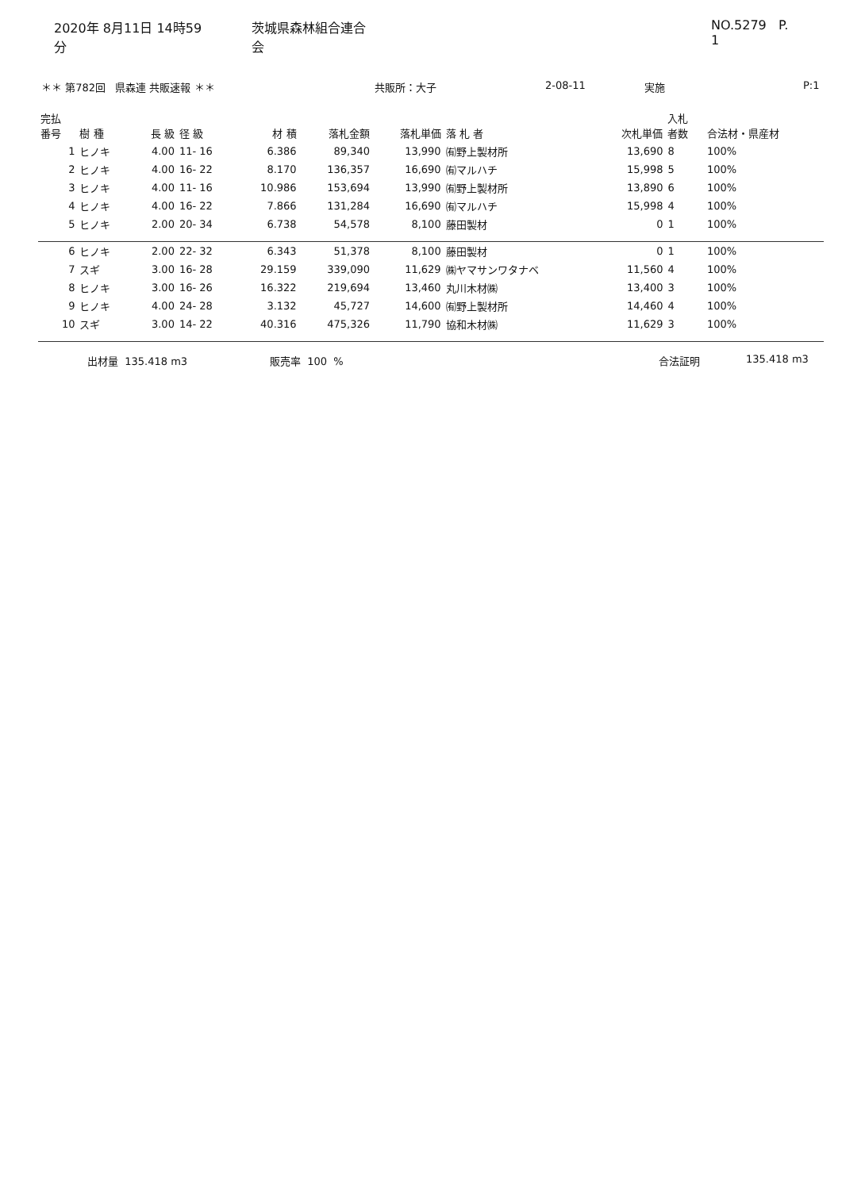2020年 8月11日 14時59分 茨城県森林組合連合会 NO.5279 P. 1
＊＊ 第782回 県森連 共販速報 ＊＊ 共販所：大子 2-08-11 実施 P:1
| 完払 番号 | 樹 種 | 長 級 | 径 級 | 材 積 | 落札金額 | 落札単価 | 落 札 者 | 次札単価 | 入札 者数 | 合法材・県産材 |
| --- | --- | --- | --- | --- | --- | --- | --- | --- | --- | --- |
| 1 | ヒノキ | 4.00 | 11- 16 | 6.386 | 89,340 | 13,990 | ㈲野上製材所 | 13,690 | 8 | 100% |
| 2 | ヒノキ | 4.00 | 16- 22 | 8.170 | 136,357 | 16,690 | ㈲マルハチ | 15,998 | 5 | 100% |
| 3 | ヒノキ | 4.00 | 11- 16 | 10.986 | 153,694 | 13,990 | ㈲野上製材所 | 13,890 | 6 | 100% |
| 4 | ヒノキ | 4.00 | 16- 22 | 7.866 | 131,284 | 16,690 | ㈲マルハチ | 15,998 | 4 | 100% |
| 5 | ヒノキ | 2.00 | 20- 34 | 6.738 | 54,578 | 8,100 | 藤田製材 | 0 | 1 | 100% |
| 6 | ヒノキ | 2.00 | 22- 32 | 6.343 | 51,378 | 8,100 | 藤田製材 | 0 | 1 | 100% |
| 7 | スギ | 3.00 | 16- 28 | 29.159 | 339,090 | 11,629 | ㈱ヤマサンワタナベ | 11,560 | 4 | 100% |
| 8 | ヒノキ | 3.00 | 16- 26 | 16.322 | 219,694 | 13,460 | 丸川木材㈱ | 13,400 | 3 | 100% |
| 9 | ヒノキ | 4.00 | 24- 28 | 3.132 | 45,727 | 14,600 | ㈲野上製材所 | 14,460 | 4 | 100% |
| 10 | スギ | 3.00 | 14- 22 | 40.316 | 475,326 | 11,790 | 協和木材㈱ | 11,629 | 3 | 100% |
出材量 135.418 m3 販売率 100 % 合法証明 135.418 m3